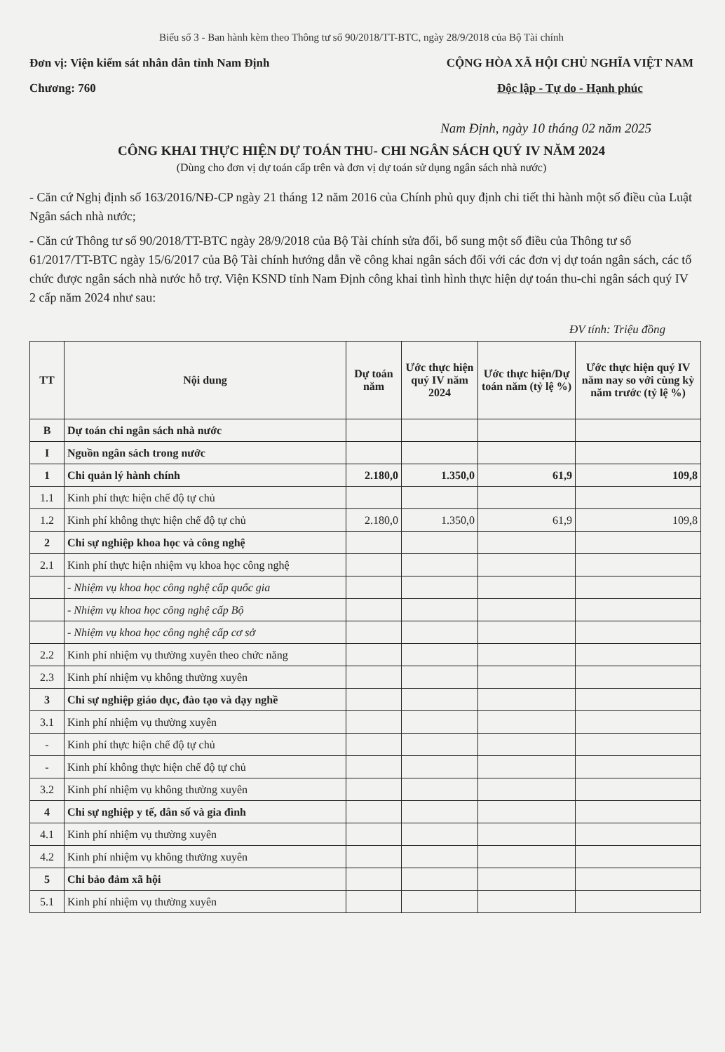Biểu số 3 - Ban hành kèm theo Thông tư số 90/2018/TT-BTC, ngày 28/9/2018 của Bộ Tài chính
Đơn vị: Viện kiểm sát nhân dân tỉnh Nam Định
Chương: 760
CỘNG HÒA XÃ HỘI CHỦ NGHĨA VIỆT NAM
Độc lập - Tự do - Hạnh phúc
Nam Định, ngày 10 tháng 02 năm 2025
CÔNG KHAI THỰC HIỆN DỰ TOÁN THU- CHI NGÂN SÁCH QUÝ IV NĂM 2024
(Dùng cho đơn vị dự toán cấp trên và đơn vị dự toán sử dụng ngân sách nhà nước)
- Căn cứ Nghị định số 163/2016/NĐ-CP ngày 21 tháng 12 năm 2016 của Chính phủ quy định chi tiết thi hành một số điều của Luật Ngân sách nhà nước;
- Căn cứ Thông tư số 90/2018/TT-BTC ngày 28/9/2018 của Bộ Tài chính sửa đổi, bổ sung một số điều của Thông tư số 61/2017/TT-BTC ngày 15/6/2017 của Bộ Tài chính hướng dẫn về công khai ngân sách đối với các đơn vị dự toán ngân sách, các tổ chức được ngân sách nhà nước hỗ trợ. Viện KSND tỉnh Nam Định công khai tình hình thực hiện dự toán thu-chi ngân sách quý IV 2 cấp năm 2024 như sau:
ĐV tính: Triệu đồng
| TT | Nội dung | Dự toán năm | Ước thực hiện quý IV năm 2024 | Ước thực hiện/Dự toán năm (tỷ lệ %) | Ước thực hiện quý IV năm nay so với cùng kỳ năm trước (tỷ lệ %) |
| --- | --- | --- | --- | --- | --- |
| B | Dự toán chi ngân sách nhà nước | | | | |
| I | Nguồn ngân sách trong nước | | | | |
| 1 | Chi quản lý hành chính | 2.180,0 | 1.350,0 | 61,9 | 109,8 |
| 1.1 | Kinh phí thực hiện chế độ tự chủ | | | | |
| 1.2 | Kinh phí không thực hiện chế độ tự chủ | 2.180,0 | 1.350,0 | 61,9 | 109,8 |
| 2 | Chi sự nghiệp khoa học và công nghệ | | | | |
| 2.1 | Kinh phí thực hiện nhiệm vụ khoa học công nghệ | | | | |
| | - Nhiệm vụ khoa học công nghệ cấp quốc gia | | | | |
| | - Nhiệm vụ khoa học công nghệ cấp Bộ | | | | |
| | - Nhiệm vụ khoa học công nghệ cấp cơ sở | | | | |
| 2.2 | Kinh phí nhiệm vụ thường xuyên theo chức năng | | | | |
| 2.3 | Kinh phí nhiệm vụ không thường xuyên | | | | |
| 3 | Chi sự nghiệp giáo dục, đào tạo và dạy nghề | | | | |
| 3.1 | Kinh phí nhiệm vụ thường xuyên | | | | |
| - | Kinh phí thực hiện chế độ tự chủ | | | | |
| - | Kinh phí không thực hiện chế độ tự chủ | | | | |
| 3.2 | Kinh phí nhiệm vụ không thường xuyên | | | | |
| 4 | Chi sự nghiệp y tế, dân số và gia đình | | | | |
| 4.1 | Kinh phí nhiệm vụ thường xuyên | | | | |
| 4.2 | Kinh phí nhiệm vụ không thường xuyên | | | | |
| 5 | Chi bảo đảm xã hội | | | | |
| 5.1 | Kinh phí nhiệm vụ thường xuyên | | | | |